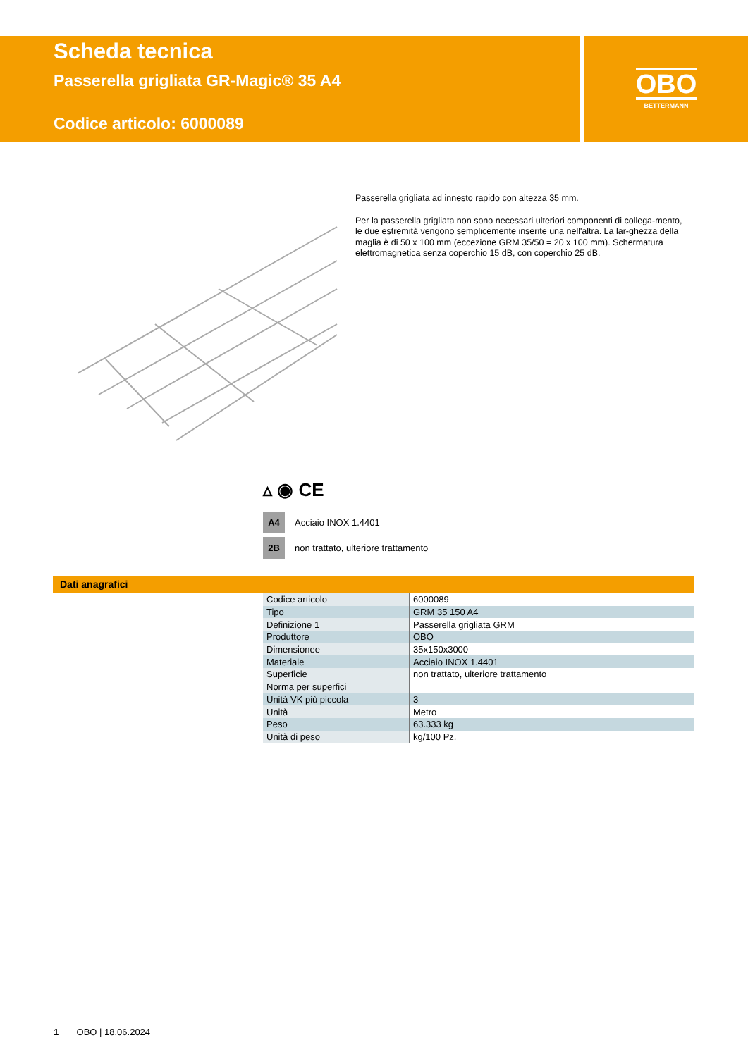Scheda tecnica
Passerella grigliata GR-Magic® 35 A4
Codice articolo: 6000089
OBO
BETTERMANN
Passerella grigliata ad innesto rapido con altezza 35 mm.
Per la passerella grigliata non sono necessari ulteriori componenti di collega-mento, le due estremità vengono semplicemente inserite una nell'altra. La lar-ghezza della maglia è di 50 x 100 mm (eccezione GRM 35/50 = 20 x 100 mm). Schermatura elettromagnetica senza coperchio 15 dB, con coperchio 25 dB.
▵ ◉ CE
A4 Acciaio INOX 1.4401
2B non trattato, ulteriore trattamento
Dati anagrafici
| Codice articolo | 6000089 |
| Tipo | GRM 35 150 A4 |
| Definizione 1 | Passerella grigliata GRM |
| Produttore | OBO |
| Dimensionee | 35x150x3000 |
| Materiale | Acciaio INOX 1.4401 |
| Superficie | non trattato, ulteriore trattamento |
| Norma per superfici | |
| Unità VK più piccola | 3 |
| Unità | Metro |
| Peso | 63.333 kg |
| Unità di peso | kg/100 Pz. |
1 OBO | 18.06.2024